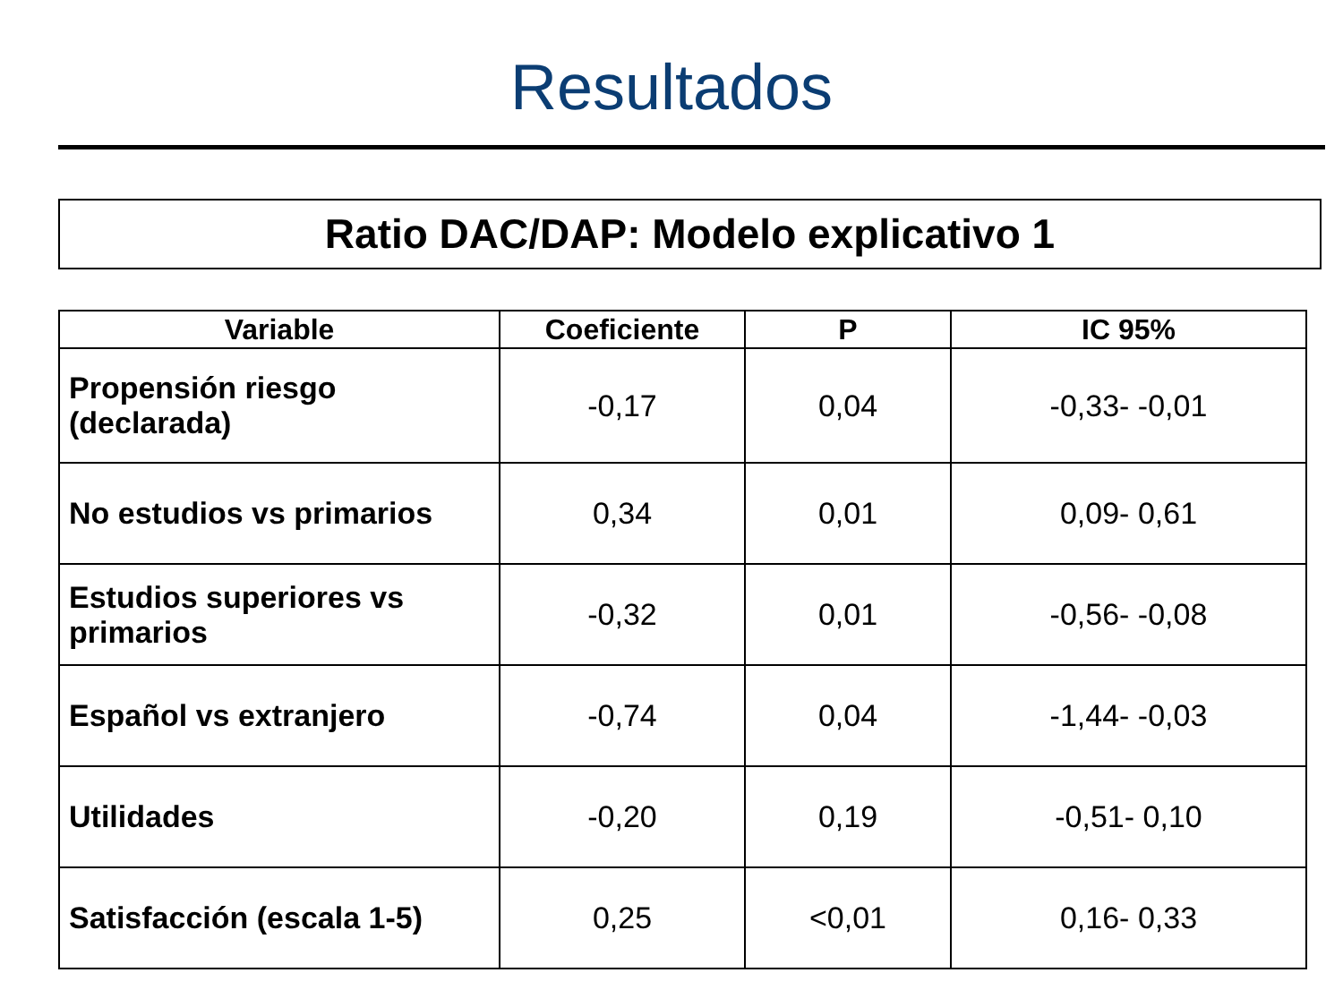Resultados
Ratio DAC/DAP: Modelo explicativo 1
| Variable | Coeficiente | P | IC 95% |
| --- | --- | --- | --- |
| Propensión riesgo (declarada) | -0,17 | 0,04 | -0,33- -0,01 |
| No estudios vs primarios | 0,34 | 0,01 | 0,09- 0,61 |
| Estudios superiores vs primarios | -0,32 | 0,01 | -0,56- -0,08 |
| Español vs extranjero | -0,74 | 0,04 | -1,44- -0,03 |
| Utilidades | -0,20 | 0,19 | -0,51- 0,10 |
| Satisfacción (escala 1-5) | 0,25 | <0,01 | 0,16- 0,33 |